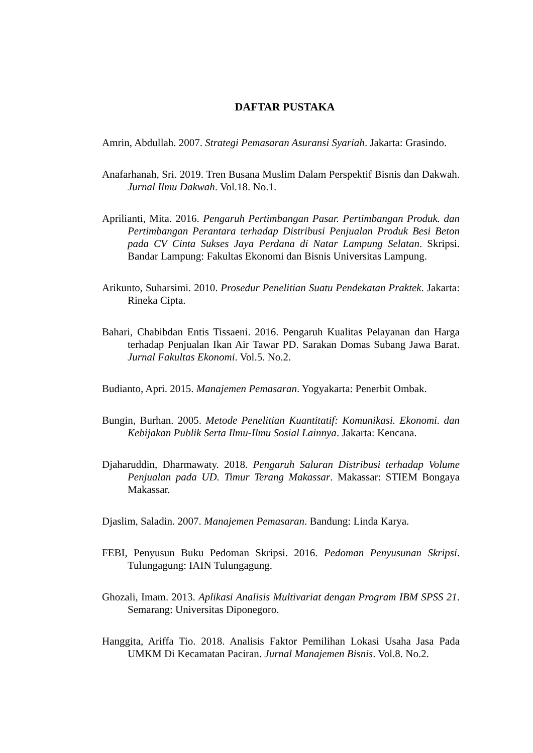DAFTAR PUSTAKA
Amrin, Abdullah. 2007. Strategi Pemasaran Asuransi Syariah. Jakarta: Grasindo.
Anafarhanah, Sri. 2019. Tren Busana Muslim Dalam Perspektif Bisnis dan Dakwah. Jurnal Ilmu Dakwah. Vol.18. No.1.
Aprilianti, Mita. 2016. Pengaruh Pertimbangan Pasar. Pertimbangan Produk. dan Pertimbangan Perantara terhadap Distribusi Penjualan Produk Besi Beton pada CV Cinta Sukses Jaya Perdana di Natar Lampung Selatan. Skripsi. Bandar Lampung: Fakultas Ekonomi dan Bisnis Universitas Lampung.
Arikunto, Suharsimi. 2010. Prosedur Penelitian Suatu Pendekatan Praktek. Jakarta: Rineka Cipta.
Bahari, Chabibdan Entis Tissaeni. 2016. Pengaruh Kualitas Pelayanan dan Harga terhadap Penjualan Ikan Air Tawar PD. Sarakan Domas Subang Jawa Barat. Jurnal Fakultas Ekonomi. Vol.5. No.2.
Budianto, Apri. 2015. Manajemen Pemasaran. Yogyakarta: Penerbit Ombak.
Bungin, Burhan. 2005. Metode Penelitian Kuantitatif: Komunikasi. Ekonomi. dan Kebijakan Publik Serta Ilmu-Ilmu Sosial Lainnya. Jakarta: Kencana.
Djaharuddin, Dharmawaty. 2018. Pengaruh Saluran Distribusi terhadap Volume Penjualan pada UD. Timur Terang Makassar. Makassar: STIEM Bongaya Makassar.
Djaslim, Saladin. 2007. Manajemen Pemasaran. Bandung: Linda Karya.
FEBI, Penyusun Buku Pedoman Skripsi. 2016. Pedoman Penyusunan Skripsi. Tulungagung: IAIN Tulungagung.
Ghozali, Imam. 2013. Aplikasi Analisis Multivariat dengan Program IBM SPSS 21. Semarang: Universitas Diponegoro.
Hanggita, Ariffa Tio. 2018. Analisis Faktor Pemilihan Lokasi Usaha Jasa Pada UMKM Di Kecamatan Paciran. Jurnal Manajemen Bisnis. Vol.8. No.2.